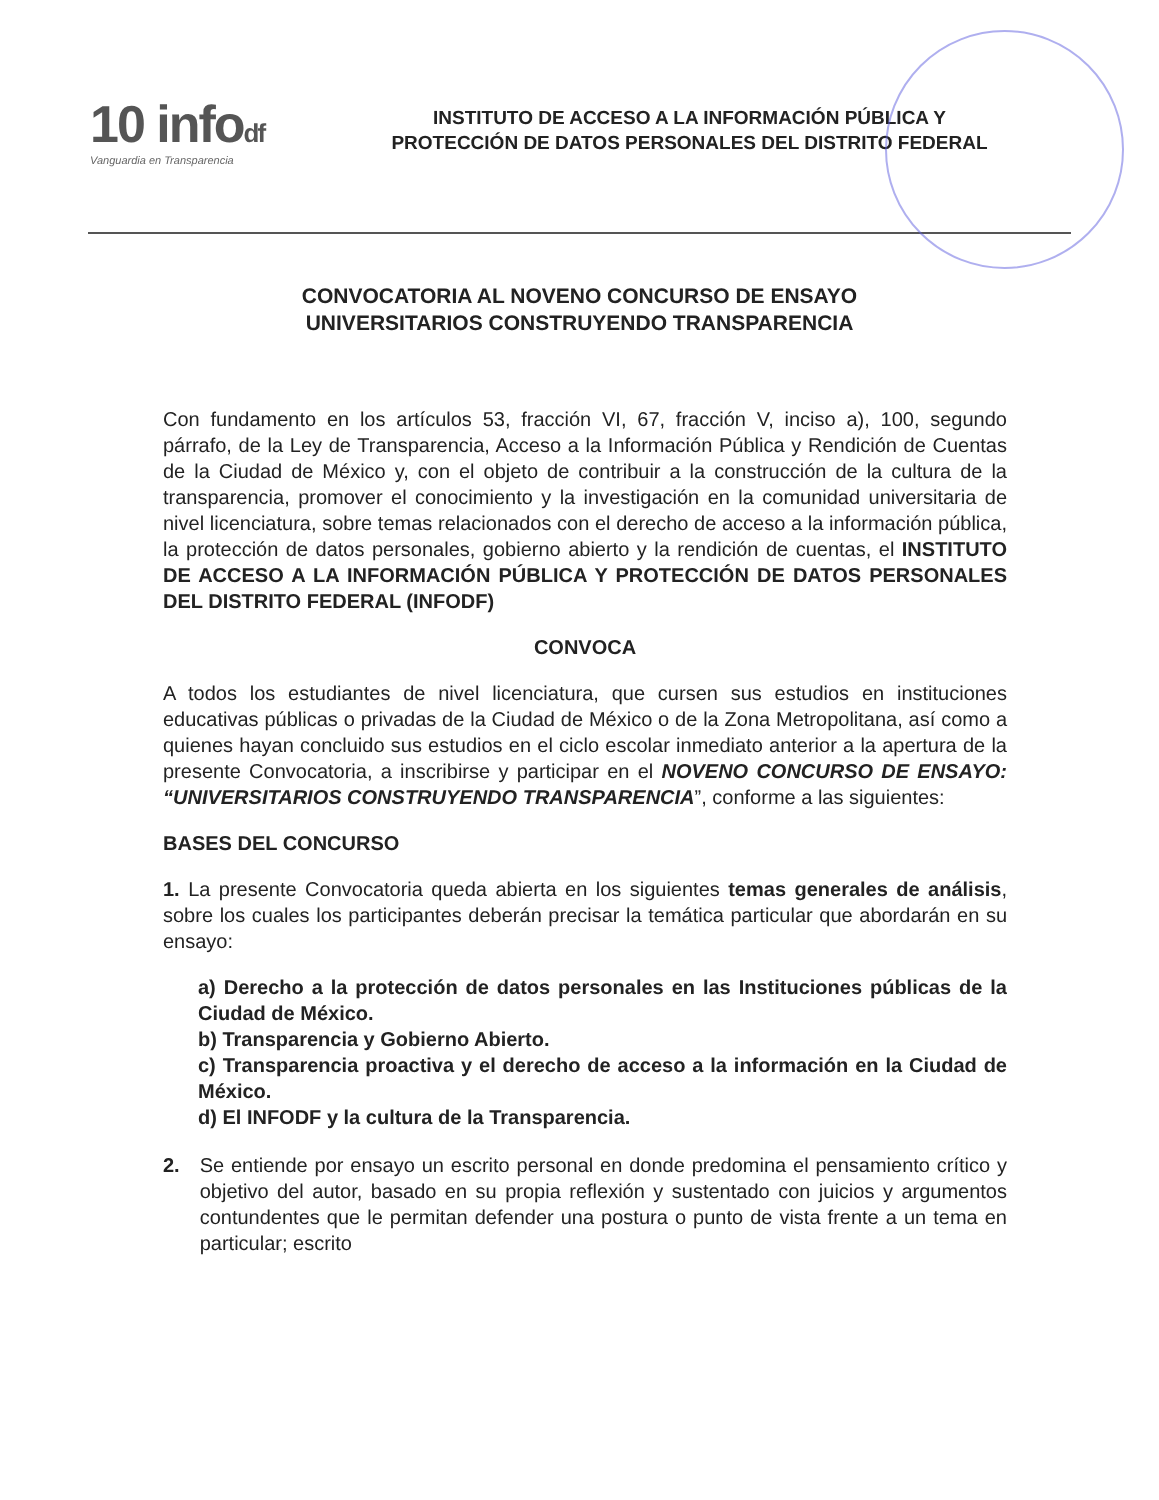10 infodf
Vanguardia en Transparencia
INSTITUTO DE ACCESO A LA INFORMACIÓN PÚBLICA Y
PROTECCIÓN DE DATOS PERSONALES DEL DISTRITO FEDERAL
CONVOCATORIA AL NOVENO CONCURSO DE ENSAYO
UNIVERSITARIOS CONSTRUYENDO TRANSPARENCIA
Con fundamento en los artículos 53, fracción VI, 67, fracción V, inciso a), 100, segundo párrafo, de la Ley de Transparencia, Acceso a la Información Pública y Rendición de Cuentas de la Ciudad de México y, con el objeto de contribuir a la construcción de la cultura de la transparencia, promover el conocimiento y la investigación en la comunidad universitaria de nivel licenciatura, sobre temas relacionados con el derecho de acceso a la información pública, la protección de datos personales, gobierno abierto y la rendición de cuentas, el INSTITUTO DE ACCESO A LA INFORMACIÓN PÚBLICA Y PROTECCIÓN DE DATOS PERSONALES DEL DISTRITO FEDERAL (INFODF)
CONVOCA
A todos los estudiantes de nivel licenciatura, que cursen sus estudios en instituciones educativas públicas o privadas de la Ciudad de México o de la Zona Metropolitana, así como a quienes hayan concluido sus estudios en el ciclo escolar inmediato anterior a la apertura de la presente Convocatoria, a inscribirse y participar en el NOVENO CONCURSO DE ENSAYO: “UNIVERSITARIOS CONSTRUYENDO TRANSPARENCIA”, conforme a las siguientes:
BASES DEL CONCURSO
1. La presente Convocatoria queda abierta en los siguientes temas generales de análisis, sobre los cuales los participantes deberán precisar la temática particular que abordarán en su ensayo:
a) Derecho a la protección de datos personales en las Instituciones públicas de la Ciudad de México.
b) Transparencia y Gobierno Abierto.
c) Transparencia proactiva y el derecho de acceso a la información en la Ciudad de México.
d) El INFODF y la cultura de la Transparencia.
2. Se entiende por ensayo un escrito personal en donde predomina el pensamiento crítico y objetivo del autor, basado en su propia reflexión y sustentado con juicios y argumentos contundentes que le permitan defender una postura o punto de vista frente a un tema en particular; escrito